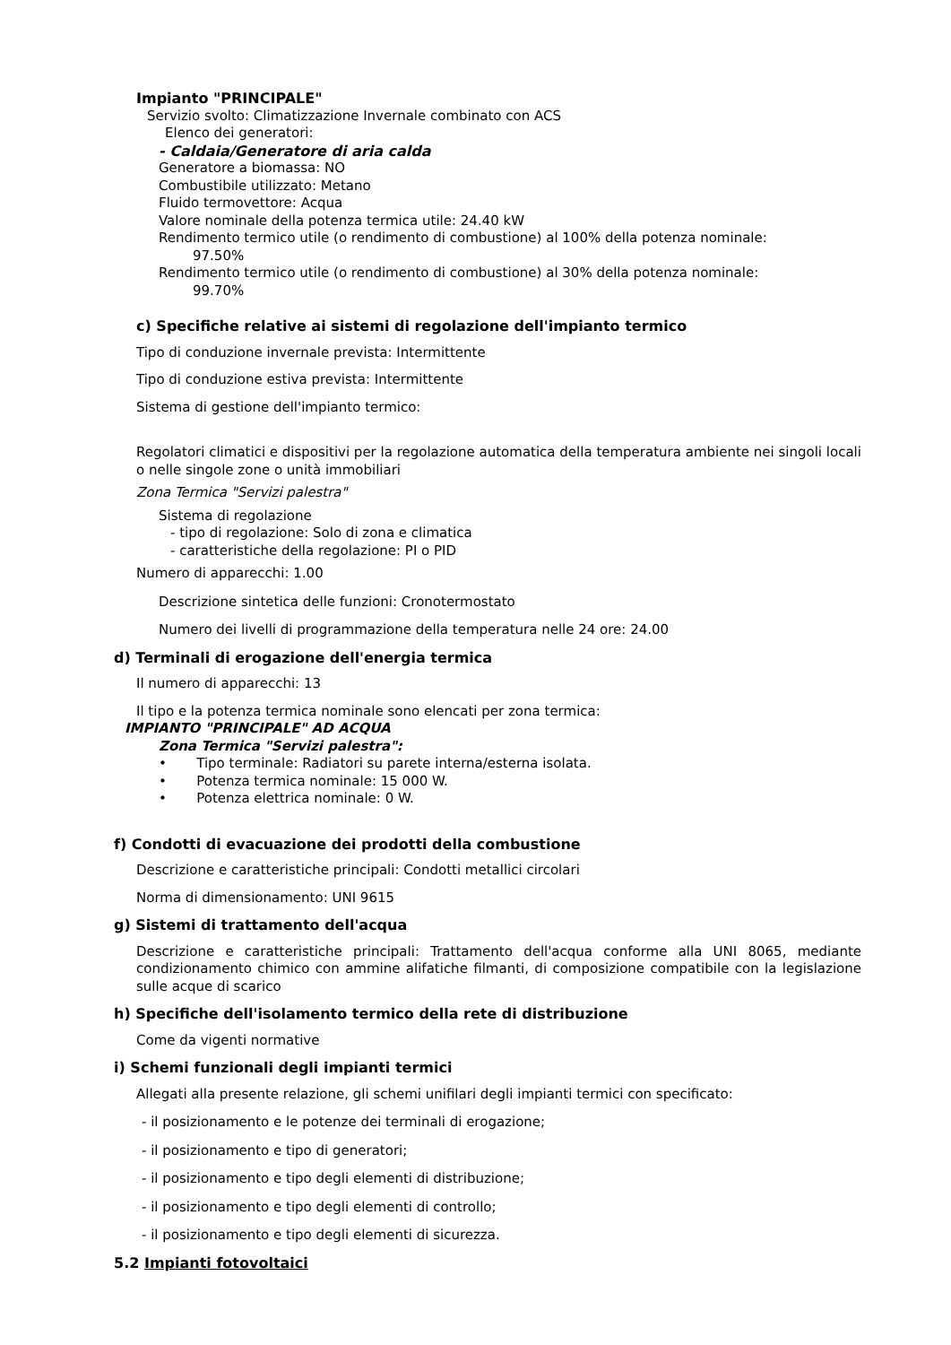Impianto "PRINCIPALE"
Servizio svolto: Climatizzazione Invernale combinato con ACS
Elenco dei generatori:
- Caldaia/Generatore di aria calda
Generatore a biomassa: NO
Combustibile utilizzato: Metano
Fluido termovettore: Acqua
Valore nominale della potenza termica utile: 24.40 kW
Rendimento termico utile (o rendimento di combustione) al 100% della potenza nominale:
97.50%
Rendimento termico utile (o rendimento di combustione) al 30% della potenza nominale:
99.70%
c) Specifiche relative ai sistemi di regolazione dell'impianto termico
Tipo di conduzione invernale prevista: Intermittente
Tipo di conduzione estiva prevista: Intermittente
Sistema di gestione dell'impianto termico:
Regolatori climatici e dispositivi per la regolazione automatica della temperatura ambiente nei singoli locali o nelle singole zone o unità immobiliari
Zona Termica "Servizi palestra"
Sistema di regolazione
- tipo di regolazione: Solo di zona e climatica
- caratteristiche della regolazione: PI o PID
Numero di apparecchi: 1.00
Descrizione sintetica delle funzioni: Cronotermostato
Numero dei livelli di programmazione della temperatura nelle 24 ore: 24.00
d) Terminali di erogazione dell'energia termica
Il numero di apparecchi: 13
Il tipo e la potenza termica nominale sono elencati per zona termica:
IMPIANTO "PRINCIPALE" AD ACQUA
Zona Termica "Servizi palestra":
• Tipo terminale: Radiatori su parete interna/esterna isolata.
• Potenza termica nominale: 15 000 W.
• Potenza elettrica nominale: 0 W.
f) Condotti di evacuazione dei prodotti della combustione
Descrizione e caratteristiche principali: Condotti metallici circolari
Norma di dimensionamento: UNI 9615
g) Sistemi di trattamento dell'acqua
Descrizione e caratteristiche principali: Trattamento dell'acqua conforme alla UNI 8065, mediante condizionamento chimico con ammine alifatiche filmanti, di composizione compatibile con la legislazione sulle acque di scarico
h) Specifiche dell'isolamento termico della rete di distribuzione
Come da vigenti normative
i) Schemi funzionali degli impianti termici
Allegati alla presente relazione, gli schemi unifilari degli impianti termici con specificato:
- il posizionamento e le potenze dei terminali di erogazione;
- il posizionamento e tipo di generatori;
- il posizionamento e tipo degli elementi di distribuzione;
- il posizionamento e tipo degli elementi di controllo;
- il posizionamento e tipo degli elementi di sicurezza.
5.2 Impianti fotovoltaici